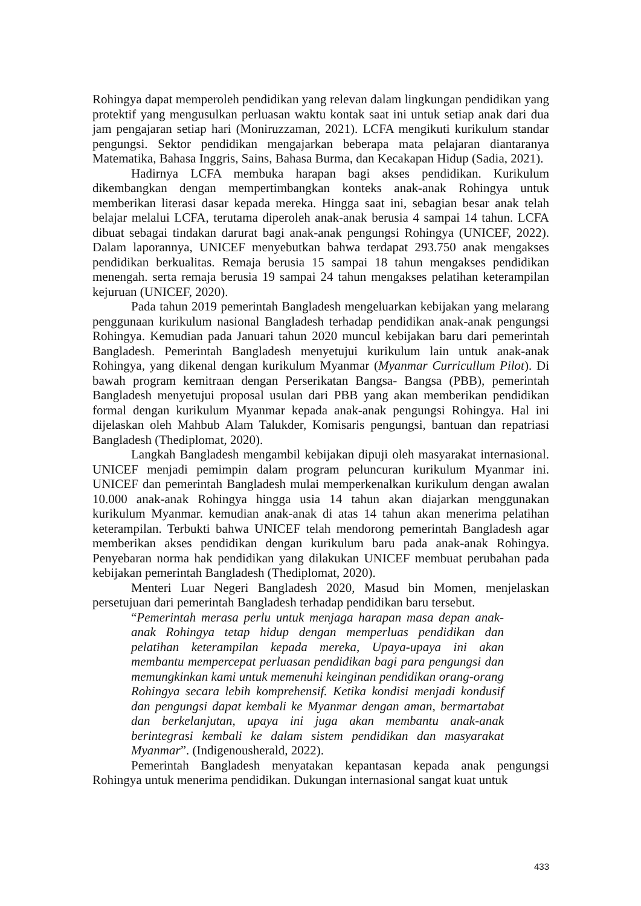Rohingya dapat memperoleh pendidikan yang relevan dalam lingkungan pendidikan yang protektif yang mengusulkan perluasan waktu kontak saat ini untuk setiap anak dari dua jam pengajaran setiap hari (Moniruzzaman, 2021). LCFA mengikuti kurikulum standar pengungsi. Sektor pendidikan mengajarkan beberapa mata pelajaran diantaranya Matematika, Bahasa Inggris, Sains, Bahasa Burma, dan Kecakapan Hidup (Sadia, 2021).
Hadirnya LCFA membuka harapan bagi akses pendidikan. Kurikulum dikembangkan dengan mempertimbangkan konteks anak-anak Rohingya untuk memberikan literasi dasar kepada mereka. Hingga saat ini, sebagian besar anak telah belajar melalui LCFA, terutama diperoleh anak-anak berusia 4 sampai 14 tahun. LCFA dibuat sebagai tindakan darurat bagi anak-anak pengungsi Rohingya (UNICEF, 2022). Dalam laporannya, UNICEF menyebutkan bahwa terdapat 293.750 anak mengakses pendidikan berkualitas. Remaja berusia 15 sampai 18 tahun mengakses pendidikan menengah. serta remaja berusia 19 sampai 24 tahun mengakses pelatihan keterampilan kejuruan (UNICEF, 2020).
Pada tahun 2019 pemerintah Bangladesh mengeluarkan kebijakan yang melarang penggunaan kurikulum nasional Bangladesh terhadap pendidikan anak-anak pengungsi Rohingya. Kemudian pada Januari tahun 2020 muncul kebijakan baru dari pemerintah Bangladesh. Pemerintah Bangladesh menyetujui kurikulum lain untuk anak-anak Rohingya, yang dikenal dengan kurikulum Myanmar (Myanmar Curricullum Pilot). Di bawah program kemitraan dengan Perserikatan Bangsa- Bangsa (PBB), pemerintah Bangladesh menyetujui proposal usulan dari PBB yang akan memberikan pendidikan formal dengan kurikulum Myanmar kepada anak-anak pengungsi Rohingya. Hal ini dijelaskan oleh Mahbub Alam Talukder, Komisaris pengungsi, bantuan dan repatriasi Bangladesh (Thediplomat, 2020).
Langkah Bangladesh mengambil kebijakan dipuji oleh masyarakat internasional. UNICEF menjadi pemimpin dalam program peluncuran kurikulum Myanmar ini. UNICEF dan pemerintah Bangladesh mulai memperkenalkan kurikulum dengan awalan 10.000 anak-anak Rohingya hingga usia 14 tahun akan diajarkan menggunakan kurikulum Myanmar. kemudian anak-anak di atas 14 tahun akan menerima pelatihan keterampilan. Terbukti bahwa UNICEF telah mendorong pemerintah Bangladesh agar memberikan akses pendidikan dengan kurikulum baru pada anak-anak Rohingya. Penyebaran norma hak pendidikan yang dilakukan UNICEF membuat perubahan pada kebijakan pemerintah Bangladesh (Thediplomat, 2020).
Menteri Luar Negeri Bangladesh 2020, Masud bin Momen, menjelaskan persetujuan dari pemerintah Bangladesh terhadap pendidikan baru tersebut.
“Pemerintah merasa perlu untuk menjaga harapan masa depan anak-anak Rohingya tetap hidup dengan memperluas pendidikan dan pelatihan keterampilan kepada mereka, Upaya-upaya ini akan membantu mempercepat perluasan pendidikan bagi para pengungsi dan memungkinkan kami untuk memenuhi keinginan pendidikan orang-orang Rohingya secara lebih komprehensif. Ketika kondisi menjadi kondusif dan pengungsi dapat kembali ke Myanmar dengan aman, bermartabat dan berkelanjutan, upaya ini juga akan membantu anak-anak berintegrasi kembali ke dalam sistem pendidikan dan masyarakat Myanmar”. (Indigenousherald, 2022).
Pemerintah Bangladesh menyatakan kepantasan kepada anak pengungsi Rohingya untuk menerima pendidikan. Dukungan internasional sangat kuat untuk
433